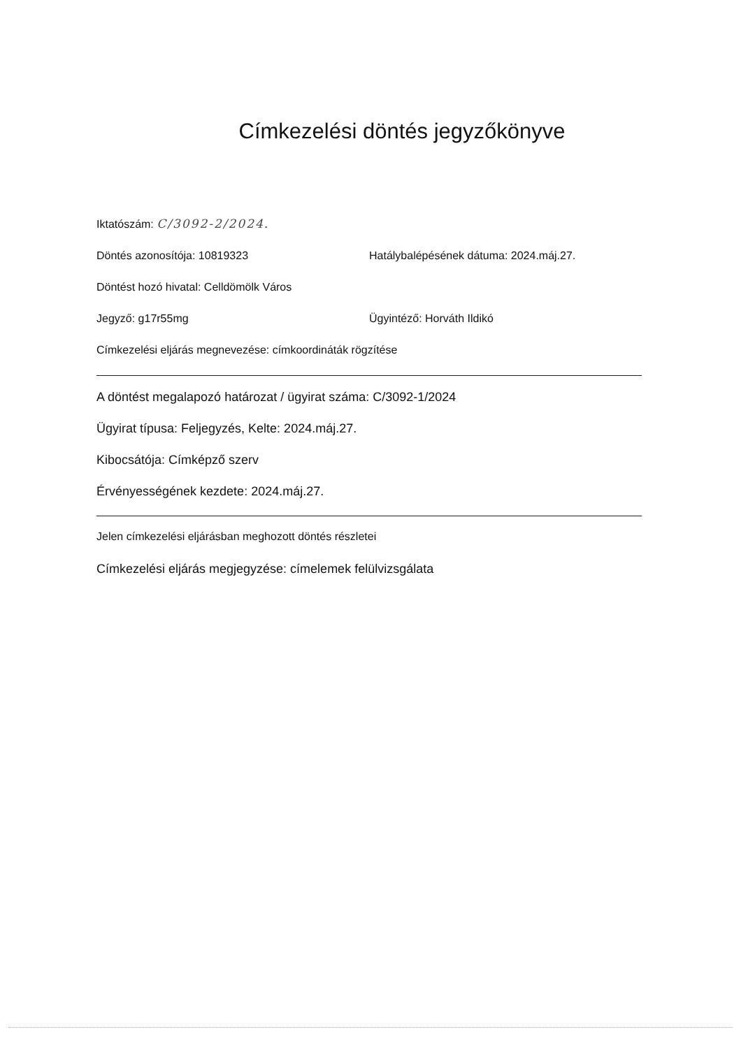Címkezelési döntés jegyzőkönyve
Iktatószám: C/3092-2/2024.
Döntés azonosítója: 10819323 Hatálybalépésének dátuma: 2024.máj.27.
Döntést hozó hivatal: Celldömölk Város
Jegyző: g17r55mg Ügyintéző: Horváth Ildikó
Címkezelési eljárás megnevezése: címkoordináták rögzítése
A döntést megalapozó határozat / ügyirat száma: C/3092-1/2024
Ügyirat típusa: Feljegyzés, Kelte: 2024.máj.27.
Kibocsátója: Címképző szerv
Érvényességének kezdete: 2024.máj.27.
Jelen címkezelési eljárásban meghozott döntés részletei
Címkezelési eljárás megjegyzése: címelemek felülvizsgálata